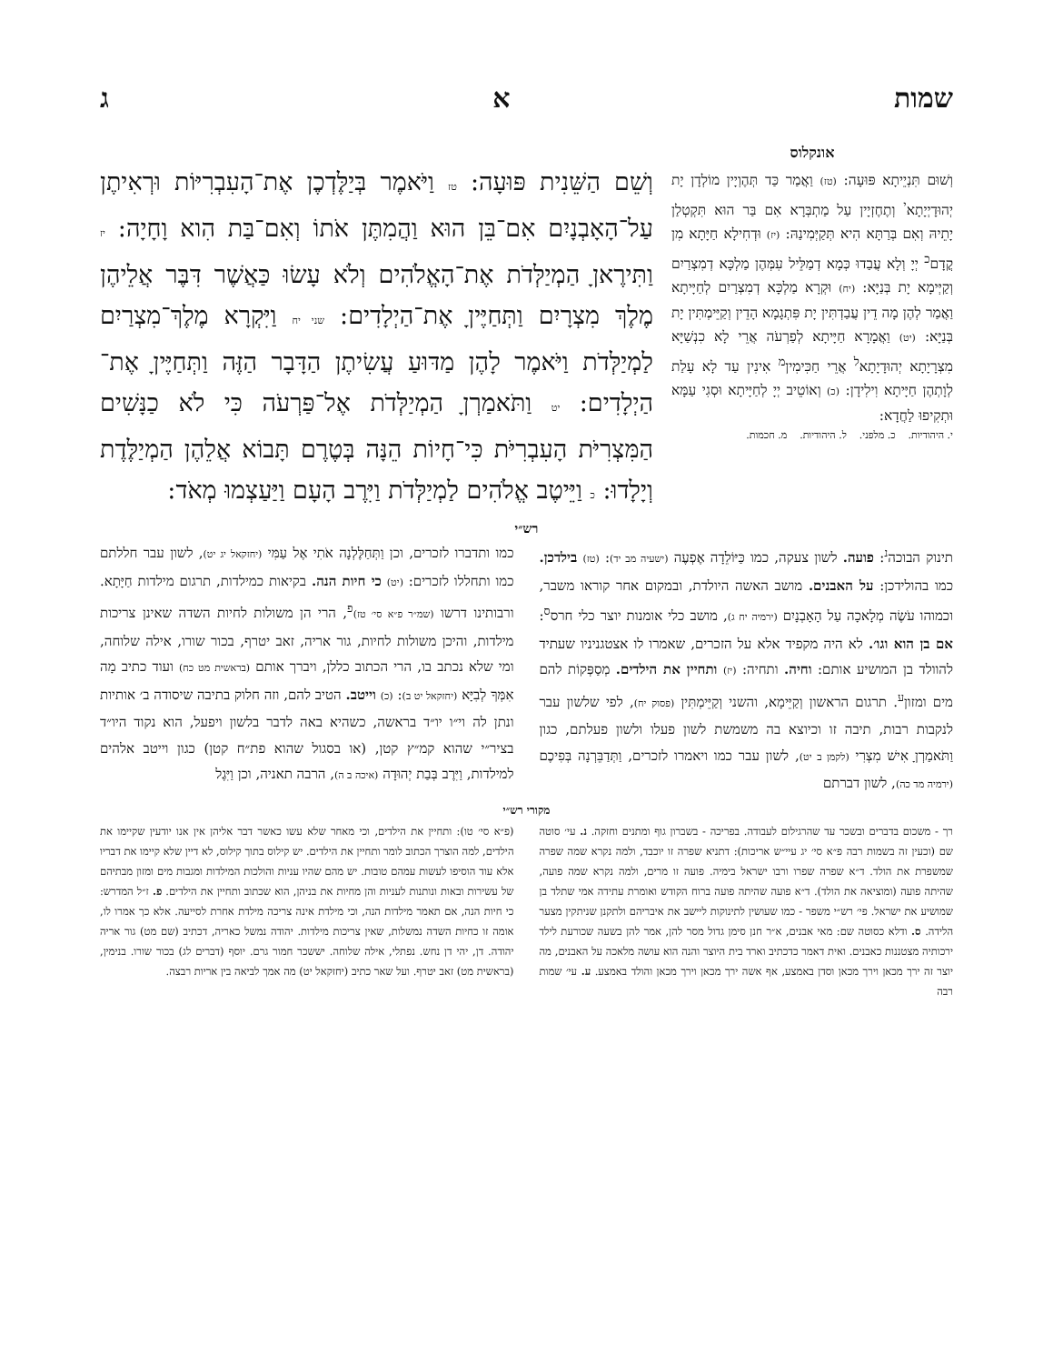שמות א ג
אונקלוס
וְשׁוּם תִּנְיֵיתָא פּוּעָה: (טז) וַאֲמַר כַּד תְּהֶוְיָין מוֹלְדָן יָת יְהוּדָיְיָתָא<sup>י</sup> וְתֶחֶזְיָין עַל מַתְבְּרָא אִם בַּר הוּא תִּקְטְלַן יָתֵיהּ וְאִם בְּרַתָּא הִיא תְּקַיְּמִינַהּ: (יז) וּדְחִילָא חַיָּתָא מִן קֳדָם<sup>כ</sup> יְיָ וְלָא עֲבַדוּ כְּמָא דְמַלֵּיל עִמְּהֶן מַלְכָּא דְמִצְרַיִם וְקַיְּימָא יָת בְּנַיָּא: (יח) וּקְרָא מַלְכָּא דְמִצְרַיִם לְחַיָּיתָא וַאֲמַר לְהֶן מָה דֵין עֲבַדְתִּין יָת פִּתְגָמָא הָדֵין וְקַיֵּימְתִּין יָת בְּנַיָּא: (יט) וַאֲמָרָא חַיָּיתָא לְפַרְעֹה אֲרֵי לָא כִנְשַׁיָּא מִצְרָיָתָא יְהוּדָיָתָא<sup>ל</sup> אֲרֵי חַכִּימִין<sup>מ</sup> אִינִין עַד לָא עָלַת לְוָתְהֶן חַיָּיתָא וִילִידָן: (כ) וְאוֹטֵיב יְיָ לְחַיָּיתָא וּסְגִי עַמָּא וּתְקִיפוּ לַחֲדָא:
י. היהודיות. כ. מלפני. ל. היהודיות. מ. חכמות.
וְשֵׁם הַשֵּׁנִית פּוּעָה: טז וַיֹּאמֶר בְּיַלֶּדְכֶן אֶת־הָעִבְרִיּוֹת וּרְאִיתֶן עַל־הָאָבְנָיִם אִם־בֵּן הוּא וַהֲמִתֶּן אֹתוֹ וְאִם־בַּת הִוא וָחָיָה: יז וַתִּירֶאןָ הַמְיַלְּדֹת אֶת־הָאֱלֹהִים וְלֹא עָשׂוּ כַּאֲשֶׁר דִּבֶּר אֲלֵיהֶן מֶלֶךְ מִצְרָיִם וַתְּחַיֶּיןָ אֶת־הַיְלָדִים: שני יח וַיִּקְרָא מֶלֶךְ־מִצְרַיִם לַמְיַלְּדֹת וַיֹּאמֶר לָהֶן מַדּוּעַ עֲשִׂיתֶן הַדָּבָר הַזֶּה וַתְּחַיֶּיןָ אֶת־הַיְלָדִים: יט וַתֹּאמַרְןָ הַמְיַלְּדֹת אֶל־פַּרְעֹה כִּי לֹא כַנָּשִׁים הַמִּצְרִיֹּת הָעִבְרִיֹּת כִּי־חָיוֹת הֵנָּה בְּטֶרֶם תָּבוֹא אֲלֵהֶן הַמְיַלֶּדֶת וְיָלָדוּ: כ וַיֵּיטֶב אֱלֹהִים לַמְיַלְּדֹת וַיִּרֶב הָעָם וַיַּעַצְמוּ מְאֹד:
רש״י
תינוק הבוכה<sup>נ</sup>: פועה. לשון צעקה, כמו כַּיּוֹלֵדָה אֶפְעֶה (ישעיה מב יד): (טז) בילדכן. כמו בהולידכן: על האבנים. מושב האשה היולדת, ובמקום אחר קוראו משבר, וכמוהו עֹשֶׂה מְלָאכָה עַל הָאָבְנָיִם (ירמיה יח ג), מושב כלי אומנות יוצר כלי חרס<sup>ס</sup>: אם בן הוא וגו׳. לא היה מקפיד אלא על הזכרים, שאמרו לו אצטגניניו שעתיד להוולד בן המושיע אותם: וחיה. ותחיה: (יז) ותחיין את הילדים. מְסַפְּקוֹת להם מים ומזון<sup>ע</sup>. תרגום הראשון וְקַיֵּימָא, והשני וְקַיֵּימְתִּין (פסוק יח), לפי שלשון עבר לנקבות רבות, תיבה זו וכיוצא בה משמשת לשון פעלו ולשון פעלתם, כגון וַתֹּאמַרְןָ אִישׁ מִצְרִי (לקמן ב יט), לשון עבר כמו ויאמרו לזכרים, וַתְּדַבֵּרְנָה בְּפִיכֶם (ירמיה מד כה), לשון דברתם
כמו ותדברו לזכרים, וכן וַתְּחַלֶּלְנָה אֹתִי אֶל עַמִּי (יחזקאל יג יט), לשון עבר חללתם כמו ותחללו לזכרים: (יט) כי חיות הנה. בקיאות כמילדות, תרגום מילדות חַיָּתָא. ורבותינו דרשו (שמ״ר פ״א סי׳ טז)<sup>פ</sup>, הרי הן משולות לחיות השדה שאינן צריכות מילדות, והיכן משולות לחיות, גור אריה, זאב יטרף, בכור שורו, אילה שלוחה, ומי שלא נכתב בו, הרי הכתוב כללן, ויברך אותם (בראשית מט כח) ועוד כתיב מָה אִמְּךָ לְבִיָּא (יחזקאל יט ב): (כ) וייטב. הטיב להם, וזה חלוק בתיבה שיסודה ב׳ אותיות ונתן לה וי״ו יו״ד בראשה, כשהיא באה לדבר בלשון ויפעל, הוא נקוד היו״ד בציר״י שהוא קמ״ץ קטן, (או בסגול שהוא פת״ח קטן) כגון וייטב אלהים למילדות, וַיִּרֶב בְּבַת יְהוּדָה (איכה ב ה), הרבה תאניה, וכן וַיִּגֶל
מקורי רש״י
רך - משכום בדברים ובשכר עד שהרגילום לעבודה. בפריכה - בשברון גוף ומתנים וחזקה. נ. עי׳ סוטה שם (וכעין זה בשמות רבה פ״א סי׳ יג עיי״ש אריכות): דתניא שפרה זו יוכבד, ולמה נקרא שמה שפרה שמשפרת את הולד. ד״א שפרה שפרו ורבו ישראל בימיה. פועה זו מרים, ולמה נקרא שמה פועה, שהיתה פועה (ומוציאה את הולד). ד״א פועה שהיתה פועה ברוח הקודש ואומרת עתידה אמי שתלד בן שמושיע את ישראל. פי׳ רש״י משפר - כמו שעושין לתינוקות ליישב את איבריהם ולתקנן שניתקין מצער הלידה. ס. ודלא כסוטה שם: מאי אבנים, א״ר חנן סימן גדול מסר להן, אמר להן בשעה שכורעת לילד ירכותיה מצטננות כאבנים. ואית דאמר כדכתיב וארד בית היוצר והנה הוא עושה מלאכה על האבנים, מה יוצר זה ירך מכאן וירך מכאן וסדן באמצע, אף אשה ירך מכאן וירך מכאן והולד באמצע. ע. עי׳ שמות רבה
(פ״א סי׳ טו): ותחיין את הילדים, וכי מאחר שלא עשו כאשר דבר אליהן אין אנו יודעין שקיימו את הילדים, למה הוצרך הכתוב לומר ותחיין את הילדים. יש קילוס בתוך קילוס, לא דיין שלא קיימו את דבריו אלא עוד הוסיפו לעשות עמהם טובות. יש מהם שהיו עניות והולכות המילדות ומגבות מים ומזון מבתיהם של עשירות ובאות ונותנות לעניות והן מחיות את בניהן, הוא שכתוב ותחיין את הילדים. פ. ז״ל המדרש: כי חיות הנה, אם תאמר מילדות הנה, וכי מילדת אינה צריכה מילדת אחרת לסייעה. אלא כך אמרו לו, אומה זו כחיות השדה נמשלות, שאין צריכות מילדות. יהודה נמשל כאריה, דכתיב (שם מט) גור אריה יהודה. דן, יהי דן נחש. נפתלי, אילה שלוחה. יששכר חמור גרם. יוסף (דברים לג) בכור שורו. בנימין, (בראשית מט) זאב יטרף. ועל שאר כתיב (יחזקאל יט) מה אמך לביאה בין אריות רבצה.